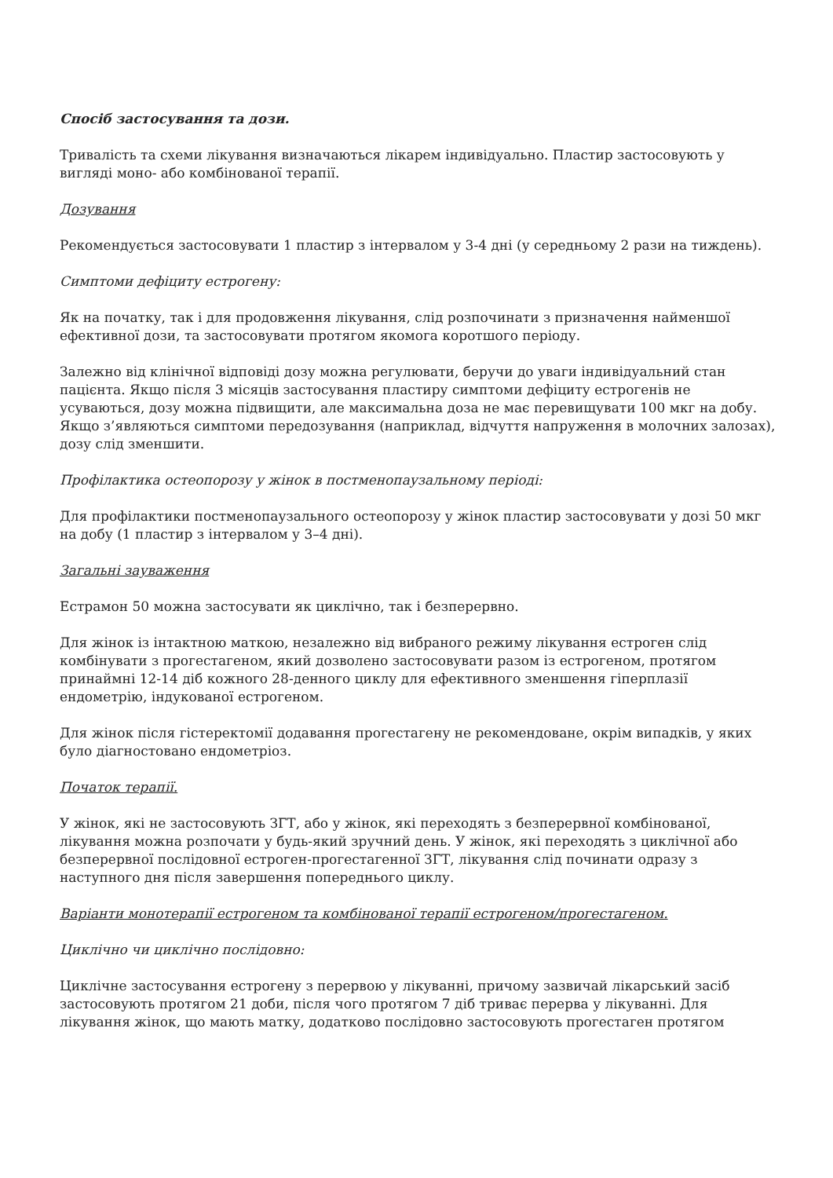Спосіб застосування та дози.
Тривалість та схеми лікування визначаються лікарем індивідуально. Пластир застосовують у вигляді моно- або комбінованої терапії.
Дозування
Рекомендується застосовувати 1 пластир з інтервалом у 3-4 дні (у середньому 2 рази на тиждень).
Симптоми дефіциту естрогену:
Як на початку, так і для продовження лікування, слід розпочинати з призначення найменшої ефективної дози, та застосовувати протягом якомога коротшого періоду.
Залежно від клінічної відповіді дозу можна регулювати, беручи до уваги індивідуальний стан пацієнта. Якщо після 3 місяців застосування пластиру симптоми дефіциту естрогенів не усуваються, дозу можна підвищити, але максимальна доза не має перевищувати 100 мкг на добу. Якщо з’являються симптоми передозування (наприклад, відчуття напруження в молочних залозах), дозу слід зменшити.
Профілактика остеопорозу у жінок в постменопаузальному періоді:
Для профілактики постменопаузального остеопорозу у жінок пластир застосовувати у дозі 50 мкг на добу (1 пластир з інтервалом у 3–4 дні).
Загальні зауваження
Естрамон 50 можна застосувати як циклічно, так і безперервно.
Для жінок із інтактною маткою, незалежно від вибраного режиму лікування естроген слід комбінувати з прогестагеном, який дозволено застосовувати разом із естрогеном, протягом принаймні 12-14 діб кожного 28-денного циклу для ефективного зменшення гіперплазії ендометрію, індукованої естрогеном.
Для жінок після гістеректомії додавання прогестагену не рекомендоване, окрім випадків, у яких було діагностовано ендометріоз.
Початок терапії.
У жінок, які не застосовують ЗГТ, або у жінок, які переходять з безперервної комбінованої, лікування можна розпочати у будь-який зручний день. У жінок, які переходять з циклічної або безперервної послідовної естроген-прогестагенної ЗГТ, лікування слід починати одразу з наступного дня після завершення попереднього циклу.
Варіанти монотерапії естрогеном та комбінованої терапії естрогеном/прогестагеном.
Циклічно чи циклічно послідовно:
Циклічне застосування естрогену з перервою у лікуванні, причому зазвичай лікарський засіб застосовують протягом 21 доби, після чого протягом 7 діб триває перерва у лікуванні. Для лікування жінок, що мають матку, додатково послідовно застосовують прогестаген протягом